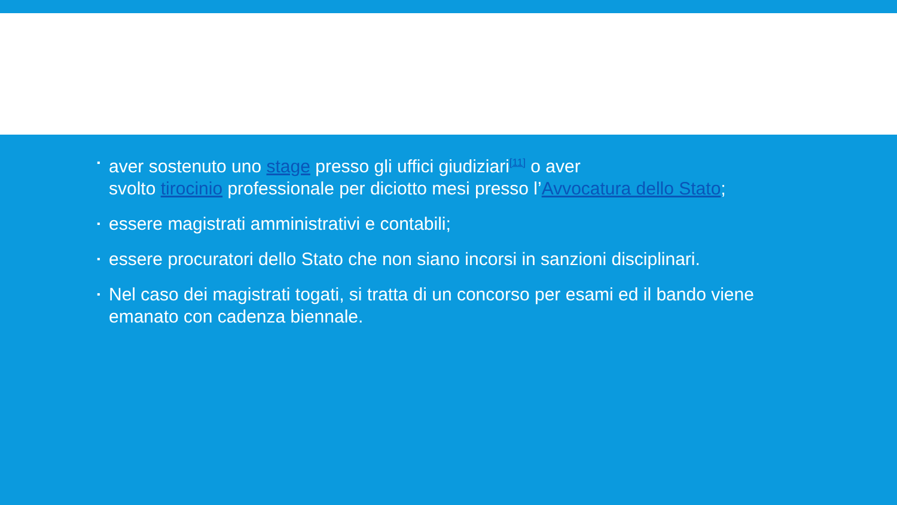▪ aver sostenuto uno stage presso gli uffici giudiziari<sup>[11]</sup> o aver
svolto tirocinio professionale per diciotto mesi presso l’Avvocatura dello Stato;
▪ essere magistrati amministrativi e contabili;
▪ essere procuratori dello Stato che non siano incorsi in sanzioni disciplinari.
▪ Nel caso dei magistrati togati, si tratta di un concorso per esami ed il bando viene emanato con cadenza biennale.